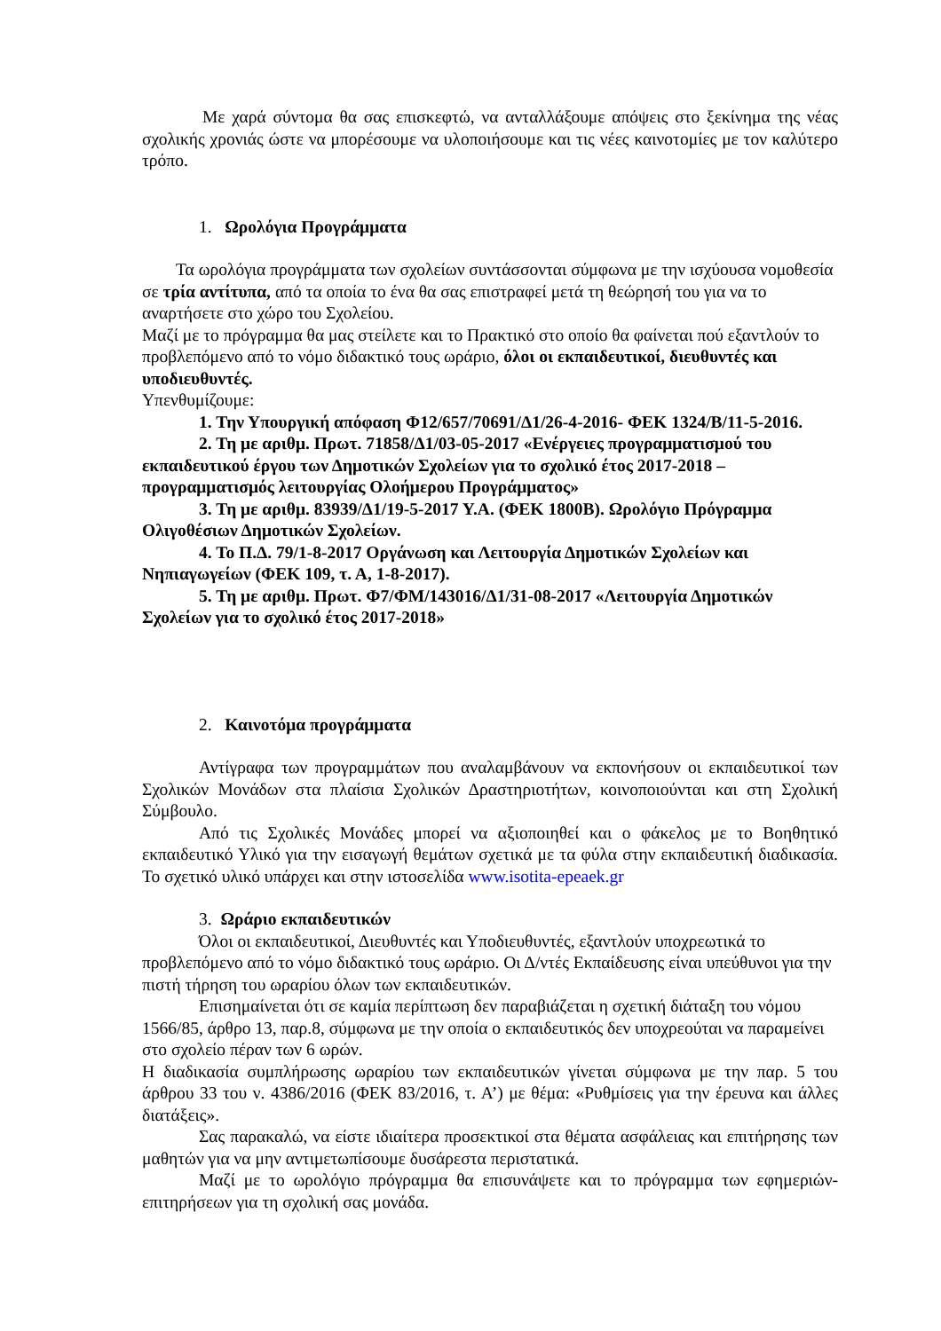Με χαρά σύντομα θα σας επισκεφτώ, να ανταλλάξουμε απόψεις στο ξεκίνημα της νέας σχολικής χρονιάς ώστε να μπορέσουμε να υλοποιήσουμε και τις νέες καινοτομίες με τον καλύτερο τρόπο.
1. Ωρολόγια Προγράμματα
Τα ωρολόγια προγράμματα των σχολείων συντάσσονται σύμφωνα με την ισχύουσα νομοθεσία σε τρία αντίτυπα, από τα οποία το ένα θα σας επιστραφεί μετά τη θεώρησή του για να το αναρτήσετε στο χώρο του Σχολείου.
Μαζί με το πρόγραμμα θα μας στείλετε και το Πρακτικό στο οποίο θα φαίνεται πού εξαντλούν το προβλεπόμενο από το νόμο διδακτικό τους ωράριο, όλοι οι εκπαιδευτικοί, διευθυντές και υποδιευθυντές.
Υπενθυμίζουμε:
1. Την Υπουργική απόφαση Φ12/657/70691/Δ1/26-4-2016- ΦΕΚ 1324/Β/11-5-2016.
2. Τη με αριθμ. Πρωτ. 71858/Δ1/03-05-2017 «Ενέργειες προγραμματισμού του εκπαιδευτικού έργου των Δημοτικών Σχολείων για το σχολικό έτος 2017-2018 – προγραμματισμός λειτουργίας Ολοήμερου Προγράμματος»
3. Τη με αριθμ. 83939/Δ1/19-5-2017 Υ.Α. (ΦΕΚ 1800Β). Ωρολόγιο Πρόγραμμα Ολιγοθέσιων Δημοτικών Σχολείων.
4. Το Π.Δ. 79/1-8-2017 Οργάνωση και Λειτουργία Δημοτικών Σχολείων και Νηπιαγωγείων (ΦΕΚ 109, τ. Α, 1-8-2017).
5. Τη με αριθμ. Πρωτ. Φ7/ΦΜ/143016/Δ1/31-08-2017 «Λειτουργία Δημοτικών Σχολείων για το σχολικό έτος 2017-2018»
2. Καινοτόμα προγράμματα
Αντίγραφα των προγραμμάτων που αναλαμβάνουν να εκπονήσουν οι εκπαιδευτικοί των Σχολικών Μονάδων στα πλαίσια Σχολικών Δραστηριοτήτων, κοινοποιούνται και στη Σχολική Σύμβουλο.
Από τις Σχολικές Μονάδες μπορεί να αξιοποιηθεί και ο φάκελος με το Βοηθητικό εκπαιδευτικό Υλικό για την εισαγωγή θεμάτων σχετικά με τα φύλα στην εκπαιδευτική διαδικασία. Το σχετικό υλικό υπάρχει και στην ιστοσελίδα www.isotita-epeaek.gr
3. Ωράριο εκπαιδευτικών
Όλοι οι εκπαιδευτικοί, Διευθυντές και Υποδιευθυντές, εξαντλούν υποχρεωτικά το προβλεπόμενο από το νόμο διδακτικό τους ωράριο. Οι Δ/ντές Εκπαίδευσης είναι υπεύθυνοι για την πιστή τήρηση του ωραρίου όλων των εκπαιδευτικών.
Επισημαίνεται ότι σε καμία περίπτωση δεν παραβιάζεται η σχετική διάταξη του νόμου 1566/85, άρθρο 13, παρ.8, σύμφωνα με την οποία ο εκπαιδευτικός δεν υποχρεούται να παραμείνει στο σχολείο πέραν των 6 ωρών.
Η διαδικασία συμπλήρωσης ωραρίου των εκπαιδευτικών γίνεται σύμφωνα με την παρ. 5 του άρθρου 33 του ν. 4386/2016 (ΦΕΚ 83/2016, τ. Α’) με θέμα: «Ρυθμίσεις για την έρευνα και άλλες διατάξεις».
Σας παρακαλώ, να είστε ιδιαίτερα προσεκτικοί στα θέματα ασφάλειας και επιτήρησης των μαθητών για να μην αντιμετωπίσουμε δυσάρεστα περιστατικά.
Μαζί με το ωρολόγιο πρόγραμμα θα επισυνάψετε και το πρόγραμμα των εφημεριών- επιτηρήσεων για τη σχολική σας μονάδα.